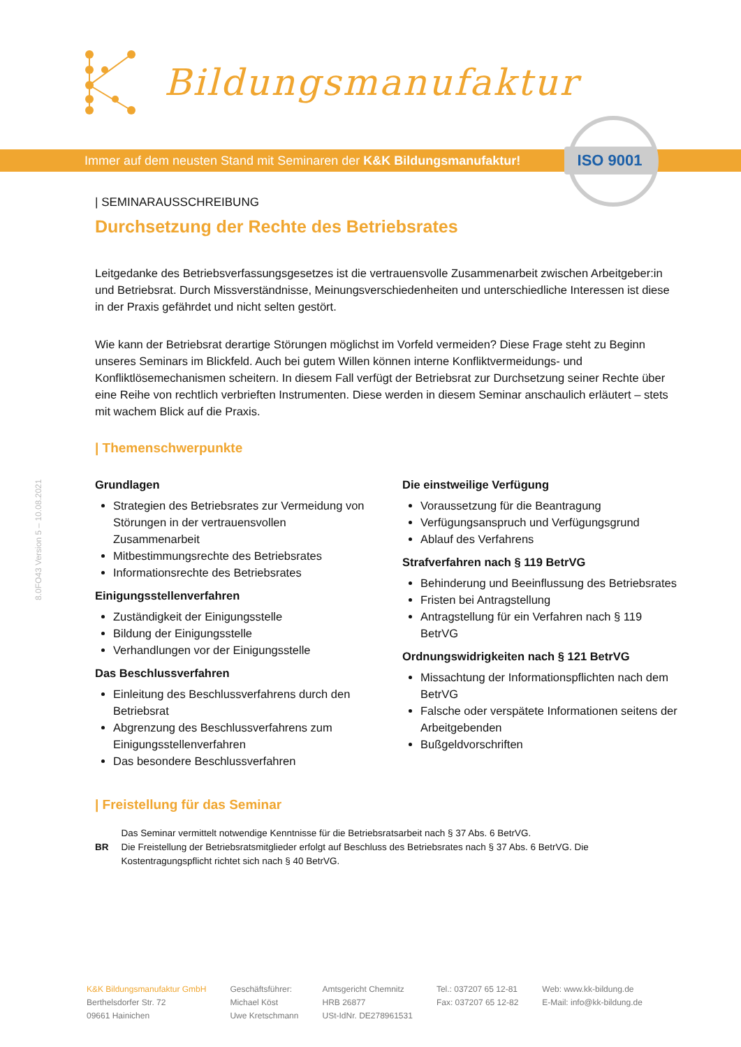Bildungsmanufaktur
Immer auf dem neusten Stand mit Seminaren der K&K Bildungsmanufaktur! ISO 9001
8.0FO43 Version 5 – 10.08.2021
| SEMINARAUSSCHREIBUNG
Durchsetzung der Rechte des Betriebsrates
Leitgedanke des Betriebsverfassungsgesetzes ist die vertrauensvolle Zusammenarbeit zwischen Arbeitgeber:in und Betriebsrat. Durch Missverständnisse, Meinungsverschiedenheiten und unterschiedliche Interessen ist diese in der Praxis gefährdet und nicht selten gestört.
Wie kann der Betriebsrat derartige Störungen möglichst im Vorfeld vermeiden? Diese Frage steht zu Beginn unseres Seminars im Blickfeld. Auch bei gutem Willen können interne Konfliktvermeidungs- und Konfliktlösemechanismen scheitern. In diesem Fall verfügt der Betriebsrat zur Durchsetzung seiner Rechte über eine Reihe von rechtlich verbrieften Instrumenten. Diese werden in diesem Seminar anschaulich erläutert – stets mit wachem Blick auf die Praxis.
| Themenschwerpunkte
Grundlagen
Strategien des Betriebsrates zur Vermeidung von Störungen in der vertrauensvollen Zusammenarbeit
Mitbestimmungsrechte des Betriebsrates
Informationsrechte des Betriebsrates
Einigungsstellenverfahren
Zuständigkeit der Einigungsstelle
Bildung der Einigungsstelle
Verhandlungen vor der Einigungsstelle
Das Beschlussverfahren
Einleitung des Beschlussverfahrens durch den Betriebsrat
Abgrenzung des Beschlussverfahrens zum Einigungsstellenverfahren
Das besondere Beschlussverfahren
Die einstweilige Verfügung
Voraussetzung für die Beantragung
Verfügungsanspruch und Verfügungsgrund
Ablauf des Verfahrens
Strafverfahren nach § 119 BetrVG
Behinderung und Beeinflussung des Betriebsrates
Fristen bei Antragstellung
Antragstellung für ein Verfahren nach § 119 BetrVG
Ordnungswidrigkeiten nach § 121 BetrVG
Missachtung der Informationspflichten nach dem BetrVG
Falsche oder verspätete Informationen seitens der Arbeitgebenden
Bußgeldvorschriften
| Freistellung für das Seminar
BR
Das Seminar vermittelt notwendige Kenntnisse für die Betriebsratsarbeit nach § 37 Abs. 6 BetrVG.
Die Freistellung der Betriebsratsmitglieder erfolgt auf Beschluss des Betriebsrates nach § 37 Abs. 6 BetrVG. Die Kostentragungspflicht richtet sich nach § 40 BetrVG.
K&K Bildungsmanufaktur GmbH
Berthelsdorfer Str. 72
09661 Hainichen
Geschäftsführer:
Michael Köst
Uwe Kretschmann
Amtsgericht Chemnitz
HRB 26877
USt-IdNr. DE278961531
Tel.: 037207 65 12-81
Fax: 037207 65 12-82
Web: www.kk-bildung.de
E-Mail: info@kk-bildung.de